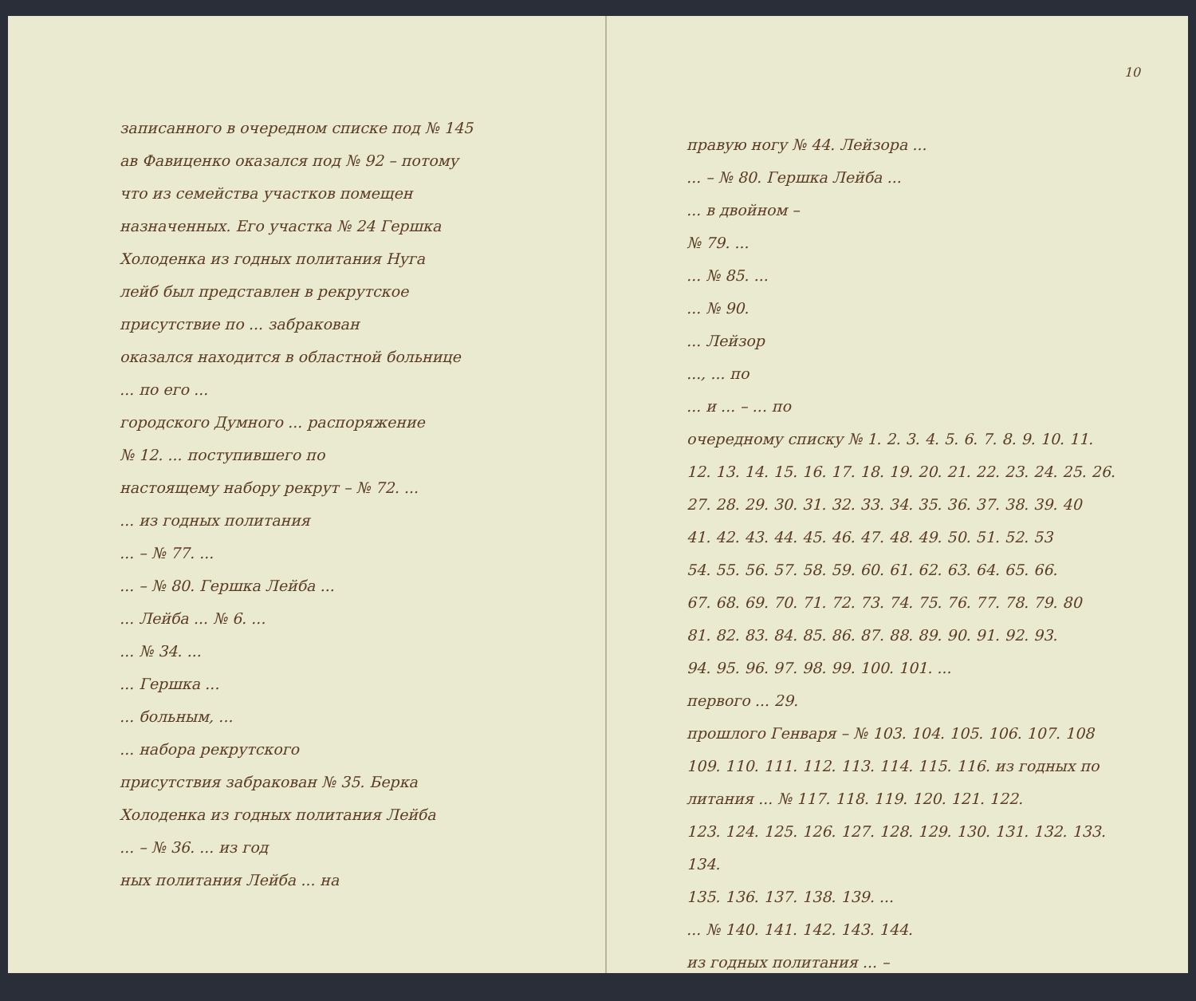записанного в очередном списке под № 145
ав Фавиценко оказался под № 92 – потому
что из семейства участков помещен
назначенных. Его участка № 24 Гершка
Холоденка из годных политания Нуга
лейб был представлен в рекрутское
присутствие по ... забракован
оказался находится в областной больнице
... по его ...
городского Думного ... распоряжение
№ 12. ... поступившего по
настоящему набору рекрут – № 72. ...
... из годных политания
... – № 77. ...
... – № 80. Гершка Лейба ...
... Лейба ... № 6. ...
... № 34. ...
... Гершка ...
... больным, ...
... набора рекрутского
присутствия забракован № 35. Берка
Холоденка из годных политания Лейба
... – № 36. ... из год
ных политания Лейба ... на
10
правую ногу № 44. Лейзора ...
... – № 80. Гершка Лейба ...
... в двойном –
№ 79. ...
... № 85. ...
... № 90.
... Лейзор
..., ... по
... и ... – ... по
очередному списку № 1. 2. 3. 4. 5. 6. 7. 8. 9. 10. 11.
12. 13. 14. 15. 16. 17. 18. 19. 20. 21. 22. 23. 24. 25. 26.
27. 28. 29. 30. 31. 32. 33. 34. 35. 36. 37. 38. 39. 40
41. 42. 43. 44. 45. 46. 47. 48. 49. 50. 51. 52. 53
54. 55. 56. 57. 58. 59. 60. 61. 62. 63. 64. 65. 66.
67. 68. 69. 70. 71. 72. 73. 74. 75. 76. 77. 78. 79. 80
81. 82. 83. 84. 85. 86. 87. 88. 89. 90. 91. 92. 93.
94. 95. 96. 97. 98. 99. 100. 101. ...
первого ... 29.
прошлого Генваря – № 103. 104. 105. 106. 107. 108
109. 110. 111. 112. 113. 114. 115. 116. из годных по
литания ... № 117. 118. 119. 120. 121. 122.
123. 124. 125. 126. 127. 128. 129. 130. 131. 132. 133. 134.
135. 136. 137. 138. 139. ...
... № 140. 141. 142. 143. 144.
из годных политания ... –